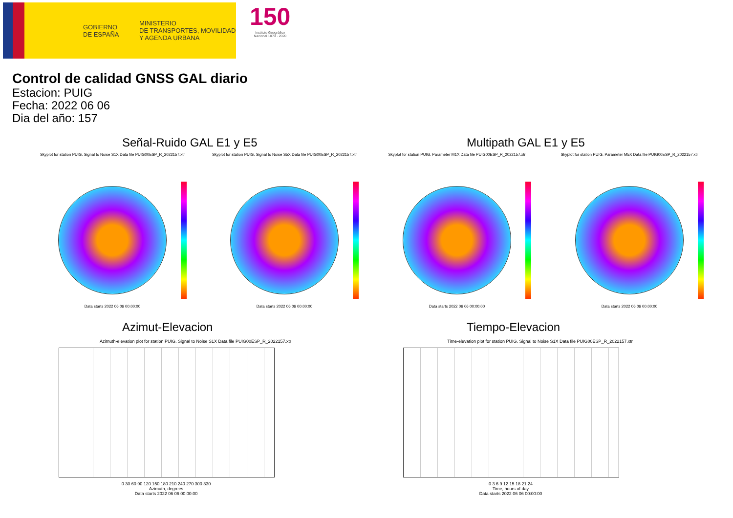GOBIERNO
DE ESPAÑA
MINISTERIO
DE TRANSPORTES, MOVILIDAD
Y AGENDA URBANA
150
Instituto Geográfico
Nacional 1870 · 2020
Control de calidad GNSS GAL diario
Estacion: PUIG
Fecha: 2022 06 06
Dia del año: 157
Señal-Ruido GAL E1 y E5 Multipath GAL E1 y E5
Skyplot for station PUIG. Signal to Noise S1X Data file PUIG00ESP_R_2022157.xtr
Data starts 2022 06 06 00:00:00
Skyplot for station PUIG. Signal to Noise S5X Data file PUIG00ESP_R_2022157.xtr
Data starts 2022 06 06 00:00:00
Skyplot for station PUIG. Parameter M1X Data file PUIG00ESP_R_2022157.xtr
Data starts 2022 06 06 00:00:00
Skyplot for station PUIG. Parameter M5X Data file PUIG00ESP_R_2022157.xtr
Data starts 2022 06 06 00:00:00
Azimut-Elevacion Tiempo-Elevacion
Azimuth-elevation plot for station PUIG. Signal to Noise S1X Data file PUIG00ESP_R_2022157.xtr
0 30 60 90 120 150 180 210 240 270 300 330
Azimuth, degrees
Data starts 2022 06 06 00:00:00
Time-elevation plot for station PUIG. Signal to Noise S1X Data file PUIG00ESP_R_2022157.xtr
0 3 6 9 12 15 18 21 24
Time, hours of day
Data starts 2022 06 06 00:00:00